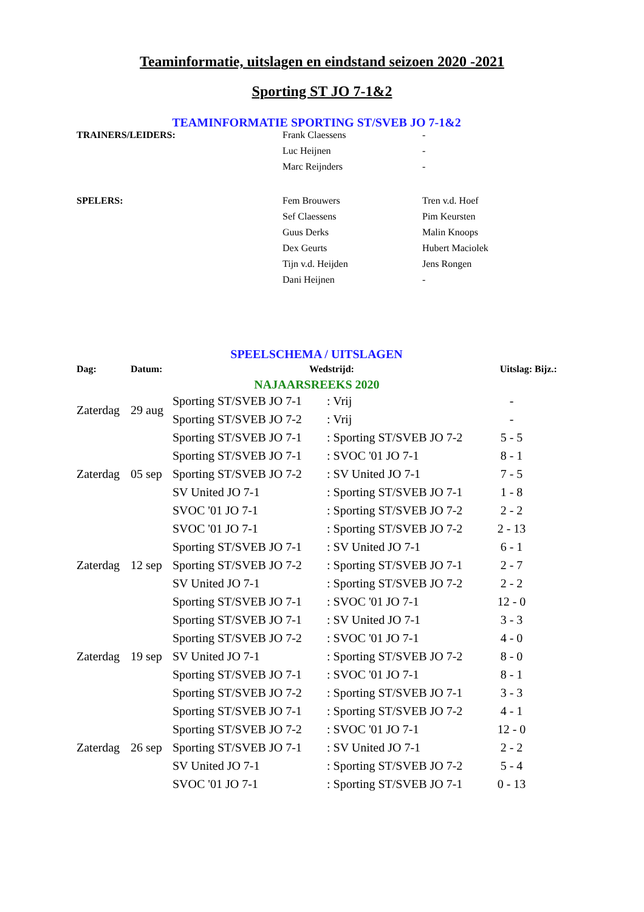Teaminformatie, uitslagen en eindstand seizoen 2020 -2021
Sporting ST JO 7-1&2
TEAMINFORMATIE SPORTING ST/SVEB JO 7-1&2
| TRAINERS/LEIDERS: | Frank Claessens | - |
| | Luc Heijnen | - |
| | Marc Reijnders | - |
| SPELERS: | Fem Brouwers | Tren v.d. Hoef |
| | Sef Claessens | Pim Keursten |
| | Guus Derks | Malin Knoops |
| | Dex Geurts | Hubert Maciolek |
| | Tijn v.d. Heijden | Jens Rongen |
| | Dani Heijnen | - |
SPEELSCHEMA / UITSLAGEN
| Dag: | Datum: | Wedstrijd: | | Uitslag: | Bijz.: |
| --- | --- | --- | --- | --- | --- |
| NAJAARSREEKS 2020 | | | | | |
| Zaterdag | 29 aug | Sporting ST/SVEB JO 7-1 | : Vrij | - | |
| | | Sporting ST/SVEB JO 7-2 | : Vrij | - | |
| | | Sporting ST/SVEB JO 7-1 | : Sporting ST/SVEB JO 7-2 | 5 - 5 | |
| | | Sporting ST/SVEB JO 7-1 | : SVOC '01 JO 7-1 | 8 - 1 | |
| Zaterdag | 05 sep | Sporting ST/SVEB JO 7-2 | : SV United JO 7-1 | 7 - 5 | |
| | | SV United JO 7-1 | : Sporting ST/SVEB JO 7-1 | 1 - 8 | |
| | | SVOC '01 JO 7-1 | : Sporting ST/SVEB JO 7-2 | 2 - 2 | |
| | | SVOC '01 JO 7-1 | : Sporting ST/SVEB JO 7-2 | 2 - 13 | |
| | | Sporting ST/SVEB JO 7-1 | : SV United JO 7-1 | 6 - 1 | |
| Zaterdag | 12 sep | Sporting ST/SVEB JO 7-2 | : Sporting ST/SVEB JO 7-1 | 2 - 7 | |
| | | SV United JO 7-1 | : Sporting ST/SVEB JO 7-2 | 2 - 2 | |
| | | Sporting ST/SVEB JO 7-1 | : SVOC '01 JO 7-1 | 12 - 0 | |
| | | Sporting ST/SVEB JO 7-1 | : SV United JO 7-1 | 3 - 3 | |
| | | Sporting ST/SVEB JO 7-2 | : SVOC '01 JO 7-1 | 4 - 0 | |
| Zaterdag | 19 sep | SV United JO 7-1 | : Sporting ST/SVEB JO 7-2 | 8 - 0 | |
| | | Sporting ST/SVEB JO 7-1 | : SVOC '01 JO 7-1 | 8 - 1 | |
| | | Sporting ST/SVEB JO 7-2 | : Sporting ST/SVEB JO 7-1 | 3 - 3 | |
| | | Sporting ST/SVEB JO 7-1 | : Sporting ST/SVEB JO 7-2 | 4 - 1 | |
| | | Sporting ST/SVEB JO 7-2 | : SVOC '01 JO 7-1 | 12 - 0 | |
| Zaterdag | 26 sep | Sporting ST/SVEB JO 7-1 | : SV United JO 7-1 | 2 - 2 | |
| | | SV United JO 7-1 | : Sporting ST/SVEB JO 7-2 | 5 - 4 | |
| | | SVOC '01 JO 7-1 | : Sporting ST/SVEB JO 7-1 | 0 - 13 | |